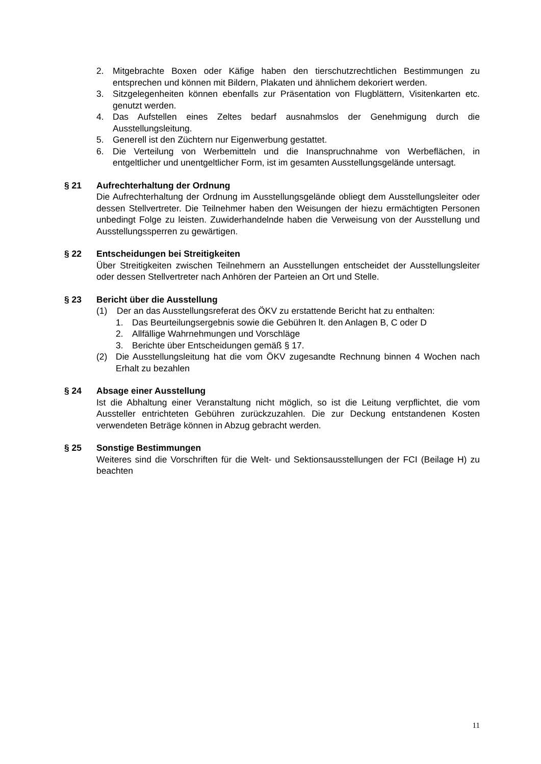2. Mitgebrachte Boxen oder Käfige haben den tierschutzrechtlichen Bestimmungen zu entsprechen und können mit Bildern, Plakaten und ähnlichem dekoriert werden.
3. Sitzgelegenheiten können ebenfalls zur Präsentation von Flugblättern, Visitenkarten etc. genutzt werden.
4. Das Aufstellen eines Zeltes bedarf ausnahmslos der Genehmigung durch die Ausstellungsleitung.
5. Generell ist den Züchtern nur Eigenwerbung gestattet.
6. Die Verteilung von Werbemitteln und die Inanspruchnahme von Werbeflächen, in entgeltlicher und unentgeltlicher Form, ist im gesamten Ausstellungsgelände untersagt.
§ 21 Aufrechterhaltung der Ordnung
Die Aufrechterhaltung der Ordnung im Ausstellungsgelände obliegt dem Ausstellungsleiter oder dessen Stellvertreter. Die Teilnehmer haben den Weisungen der hiezu ermächtigten Personen unbedingt Folge zu leisten. Zuwiderhandelnde haben die Verweisung von der Ausstellung und Ausstellungssperren zu gewärtigen.
§ 22 Entscheidungen bei Streitigkeiten
Über Streitigkeiten zwischen Teilnehmern an Ausstellungen entscheidet der Ausstellungsleiter oder dessen Stellvertreter nach Anhören der Parteien an Ort und Stelle.
§ 23 Bericht über die Ausstellung
(1) Der an das Ausstellungsreferat des ÖKV zu erstattende Bericht hat zu enthalten:
1. Das Beurteilungsergebnis sowie die Gebühren lt. den Anlagen B, C oder D
2. Allfällige Wahrnehmungen und Vorschläge
3. Berichte über Entscheidungen gemäß § 17.
(2) Die Ausstellungsleitung hat die vom ÖKV zugesandte Rechnung binnen 4 Wochen nach Erhalt zu bezahlen
§ 24 Absage einer Ausstellung
Ist die Abhaltung einer Veranstaltung nicht möglich, so ist die Leitung verpflichtet, die vom Aussteller entrichteten Gebühren zurückzuzahlen. Die zur Deckung entstandenen Kosten verwendeten Beträge können in Abzug gebracht werden.
§ 25 Sonstige Bestimmungen
Weiteres sind die Vorschriften für die Welt- und Sektionsausstellungen der FCI (Beilage H) zu beachten
11